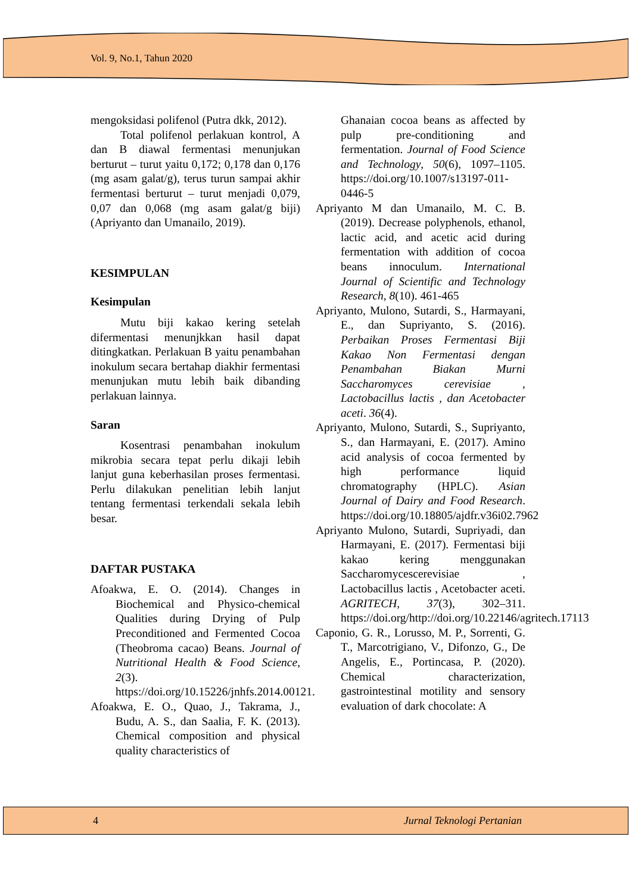Vol. 9, No.1, Tahun 2020
mengoksidasi polifenol (Putra dkk, 2012).
Total polifenol perlakuan kontrol, A dan B diawal fermentasi menunjukan berturut – turut yaitu 0,172; 0,178 dan 0,176 (mg asam galat/g), terus turun sampai akhir fermentasi berturut – turut menjadi 0,079, 0,07 dan 0,068 (mg asam galat/g biji) (Apriyanto dan Umanailo, 2019).
KESIMPULAN
Kesimpulan
Mutu biji kakao kering setelah difermentasi menunjkkan hasil dapat ditingkatkan. Perlakuan B yaitu penambahan inokulum secara bertahap diakhir fermentasi menunjukan mutu lebih baik dibanding perlakuan lainnya.
Saran
Kosentrasi penambahan inokulum mikrobia secara tepat perlu dikaji lebih lanjut guna keberhasilan proses fermentasi. Perlu dilakukan penelitian lebih lanjut tentang fermentasi terkendali sekala lebih besar.
DAFTAR PUSTAKA
Afoakwa, E. O. (2014). Changes in Biochemical and Physico-chemical Qualities during Drying of Pulp Preconditioned and Fermented Cocoa (Theobroma cacao) Beans. Journal of Nutritional Health & Food Science, 2(3). https://doi.org/10.15226/jnhfs.2014.00121.
Afoakwa, E. O., Quao, J., Takrama, J., Budu, A. S., dan Saalia, F. K. (2013). Chemical composition and physical quality characteristics of
Ghanaian cocoa beans as affected by pulp pre-conditioning and fermentation. Journal of Food Science and Technology, 50(6), 1097–1105. https://doi.org/10.1007/s13197-011-0446-5
Apriyanto M dan Umanailo, M. C. B. (2019). Decrease polyphenols, ethanol, lactic acid, and acetic acid during fermentation with addition of cocoa beans innoculum. International Journal of Scientific and Technology Research, 8(10). 461-465
Apriyanto, Mulono, Sutardi, S., Harmayani, E., dan Supriyanto, S. (2016). Perbaikan Proses Fermentasi Biji Kakao Non Fermentasi dengan Penambahan Biakan Murni Saccharomyces cerevisiae , Lactobacillus lactis , dan Acetobacter aceti. 36(4).
Apriyanto, Mulono, Sutardi, S., Supriyanto, S., dan Harmayani, E. (2017). Amino acid analysis of cocoa fermented by high performance liquid chromatography (HPLC). Asian Journal of Dairy and Food Research. https://doi.org/10.18805/ajdfr.v36i02.7962
Apriyanto Mulono, Sutardi, Supriyadi, dan Harmayani, E. (2017). Fermentasi biji kakao kering menggunakan Saccharomycescerevisiae , Lactobacillus lactis , Acetobacter aceti. AGRITECH, 37(3), 302–311. https://doi.org/http://doi.org/10.22146/agritech.17113
Caponio, G. R., Lorusso, M. P., Sorrenti, G. T., Marcotrigiano, V., Difonzo, G., De Angelis, E., Portincasa, P. (2020). Chemical characterization, gastrointestinal motility and sensory evaluation of dark chocolate: A
4 Jurnal Teknologi Pertanian